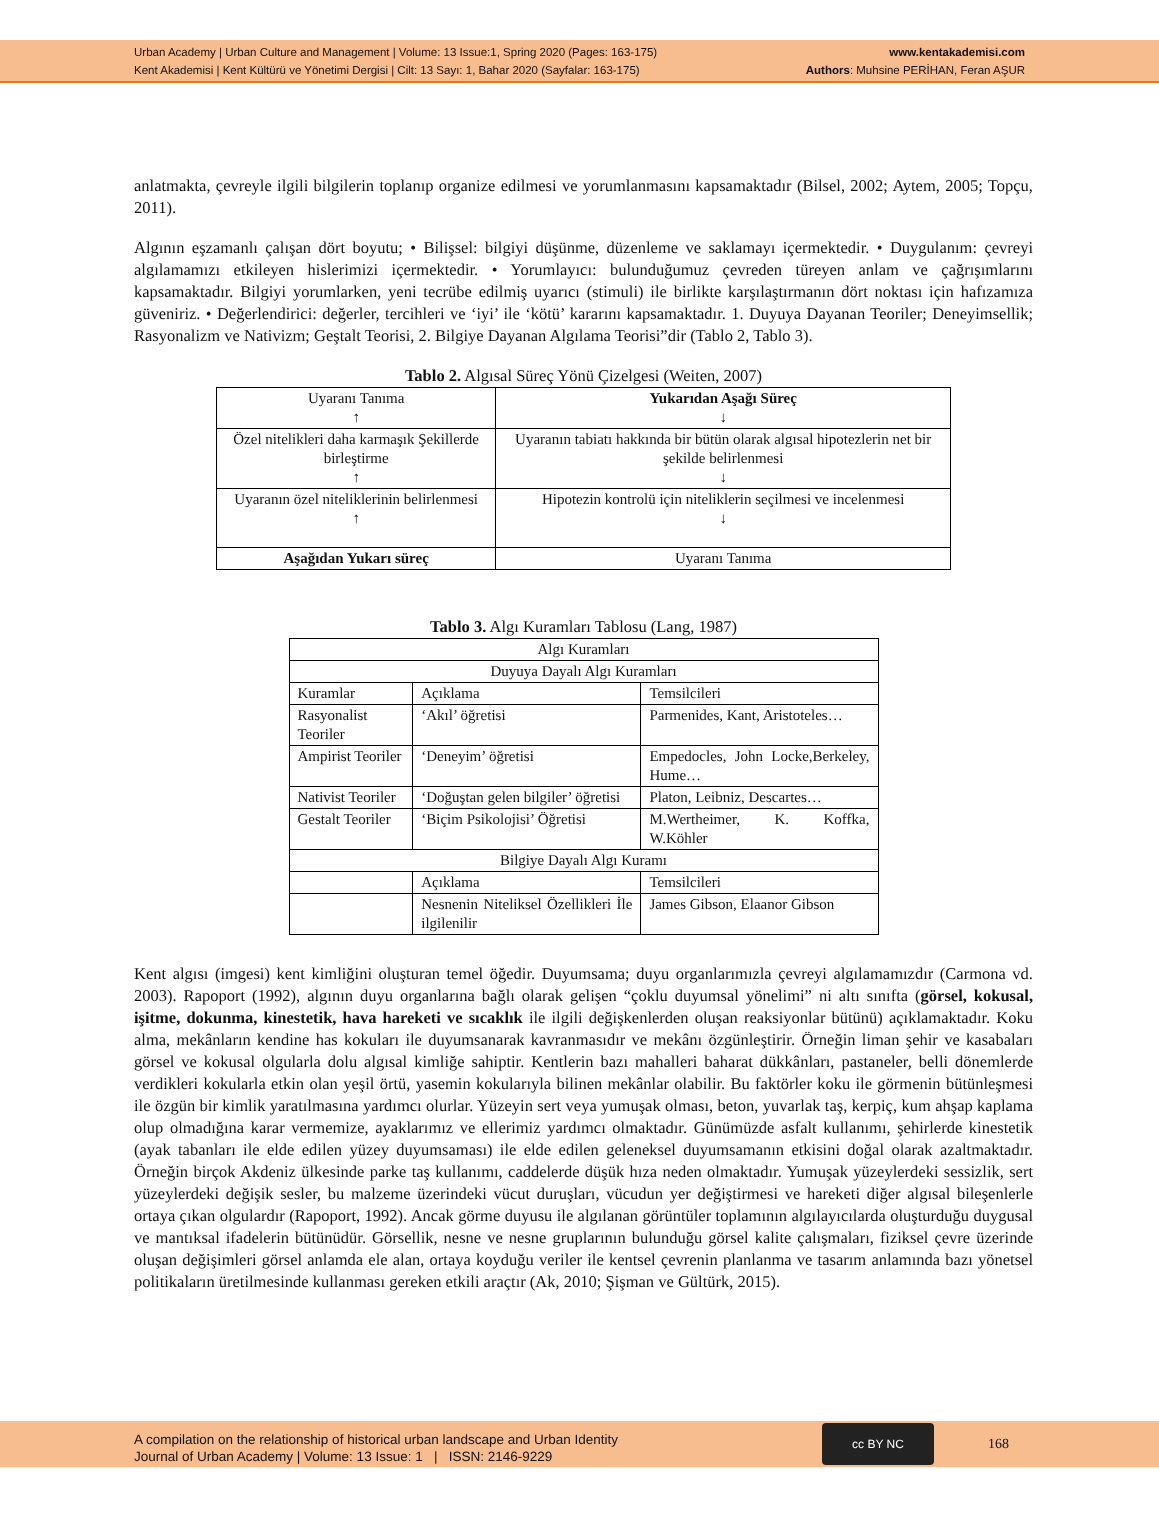Urban Academy | Urban Culture and Management | Volume: 13 Issue:1, Spring 2020 (Pages: 163-175)
Kent Akademisi | Kent Kültürü ve Yönetimi Dergisi | Cilt: 13 Sayı: 1, Bahar 2020 (Sayfalar: 163-175)
www.kentakademisi.com
Authors: Muhsine PERİHAN, Feran AŞUR
anlatmakta, çevreyle ilgili bilgilerin toplanıp organize edilmesi ve yorumlanmasını kapsamaktadır (Bilsel, 2002; Aytem, 2005; Topçu, 2011).
Algının eşzamanlı çalışan dört boyutu; • Bilişsel: bilgiyi düşünme, düzenleme ve saklamayı içermektedir. • Duygulanım: çevreyi algılamamızı etkileyen hislerimizi içermektedir. • Yorumlayıcı: bulunduğumuz çevreden türeyen anlam ve çağrışımlarını kapsamaktadır. Bilgiyi yorumlarken, yeni tecrübe edilmiş uyarıcı (stimuli) ile birlikte karşılaştırmanın dört noktası için hafızamıza güveniriz. • Değerlendirici: değerler, tercihleri ve ‘iyi’ ile ‘kötü’ kararını kapsamaktadır. 1. Duyuya Dayanan Teoriler; Deneyimsellik; Rasyonalizm ve Nativizm; Geştalt Teorisi, 2. Bilgiye Dayanan Algılama Teorisi”dir (Tablo 2, Tablo 3).
Tablo 2. Algısal Süreç Yönü Çizelgesi (Weiten, 2007)
| Uyaranı Tanıma ↑ | Yukarıdan Aşağı Süreç ↓ |
| Özel nitelikleri daha karmaşık Şekillerde birleştirme ↑ | Uyaranın tabiatı hakkında bir bütün olarak algısal hipotezlerin net bir şekilde belirlenmesi ↓ |
| Uyaranın özel niteliklerinin belirlenmesi ↑ | Hipotezin kontrolü için niteliklerin seçilmesi ve incelenmesi ↓ |
| Aşağıdan Yukarı süreç | Uyaranı Tanıma |
Tablo 3. Algı Kuramları Tablosu (Lang, 1987)
| Algı Kuramları | | | |
| Duyuya Dayalı Algı Kuramları | | | |
| Kuramlar | Açıklama | Temsilcileri | |
| Rasyonalist Teoriler | ‘Akıl’ öğretisi | Parmenides, Kant, Aristoteles… | |
| Ampirist Teoriler | ‘Deneyim’ öğretisi | Empedocles, John Locke,Berkeley, Hume… | |
| Nativist Teoriler | ‘Doğuştan gelen bilgiler’ öğretisi | Platon, Leibniz, Descartes… | |
| Gestalt Teoriler | ‘Biçim Psikolojisi’ Öğretisi | M.Wertheimer, K. Koffka, W.Köhler | |
| Bilgiye Dayalı Algı Kuramı | | | |
| | Açıklama | | Temsilcileri |
| | Nesnenin Niteliksel Özellikleri İle ilgilenilir | | James Gibson, Elaanor Gibson |
Kent algısı (imgesi) kent kimliğini oluşturan temel öğedir. Duyumsama; duyu organlarımızla çevreyi algılamamızdır (Carmona vd. 2003). Rapoport (1992), algının duyu organlarına bağlı olarak gelişen “çoklu duyumsal yönelimi” ni altı sınıfta (görsel, kokusal, işitme, dokunma, kinestetik, hava hareketi ve sıcaklık ile ilgili değişkenlerden oluşan reaksiyonlar bütünü) açıklamaktadır. Koku alma, mekânların kendine has kokuları ile duyumsanarak kavranmasıdır ve mekânı özgünleştirir. Örneğin liman şehir ve kasabaları görsel ve kokusal olgularla dolu algısal kimliğe sahiptir. Kentlerin bazı mahalleri baharat dükkânları, pastaneler, belli dönemlerde verdikleri kokularla etkin olan yeşil örtü, yasemin kokularıyla bilinen mekânlar olabilir. Bu faktörler koku ile görmenin bütünleşmesi ile özgün bir kimlik yaratılmasına yardımcı olurlar. Yüzeyin sert veya yumuşak olması, beton, yuvarlak taş, kerpiç, kum ahşap kaplama olup olmadığına karar vermemize, ayaklarımız ve ellerimiz yardımcı olmaktadır. Günümüzde asfalt kullanımı, şehirlerde kinestetik (ayak tabanları ile elde edilen yüzey duyumsaması) ile elde edilen geleneksel duyumsamanın etkisini doğal olarak azaltmaktadır. Örneğin birçok Akdeniz ülkesinde parke taş kullanımı, caddelerde düşük hıza neden olmaktadır. Yumuşak yüzeylerdeki sessizlik, sert yüzeylerdeki değişik sesler, bu malzeme üzerindeki vücut duruşları, vücudun yer değiştirmesi ve hareketi diğer algısal bileşenlerle ortaya çıkan olgulardır (Rapoport, 1992). Ancak görme duyusu ile algılanan görüntüler toplamının algılayıcılarda oluşturduğu duygusal ve mantıksal ifadelerin bütünüdür. Görsellik, nesne ve nesne gruplarının bulunduğu görsel kalite çalışmaları, fiziksel çevre üzerinde oluşan değişimleri görsel anlamda ele alan, ortaya koyduğu veriler ile kentsel çevrenin planlanma ve tasarım anlamında bazı yönetsel politikaların üretilmesinde kullanması gereken etkili araçtır (Ak, 2010; Şişman ve Gültürk, 2015).
A compilation on the relationship of historical urban landscape and Urban Identity
Journal of Urban Academy | Volume: 13 Issue: 1 | ISSN: 2146-9229
cc BY NC
168